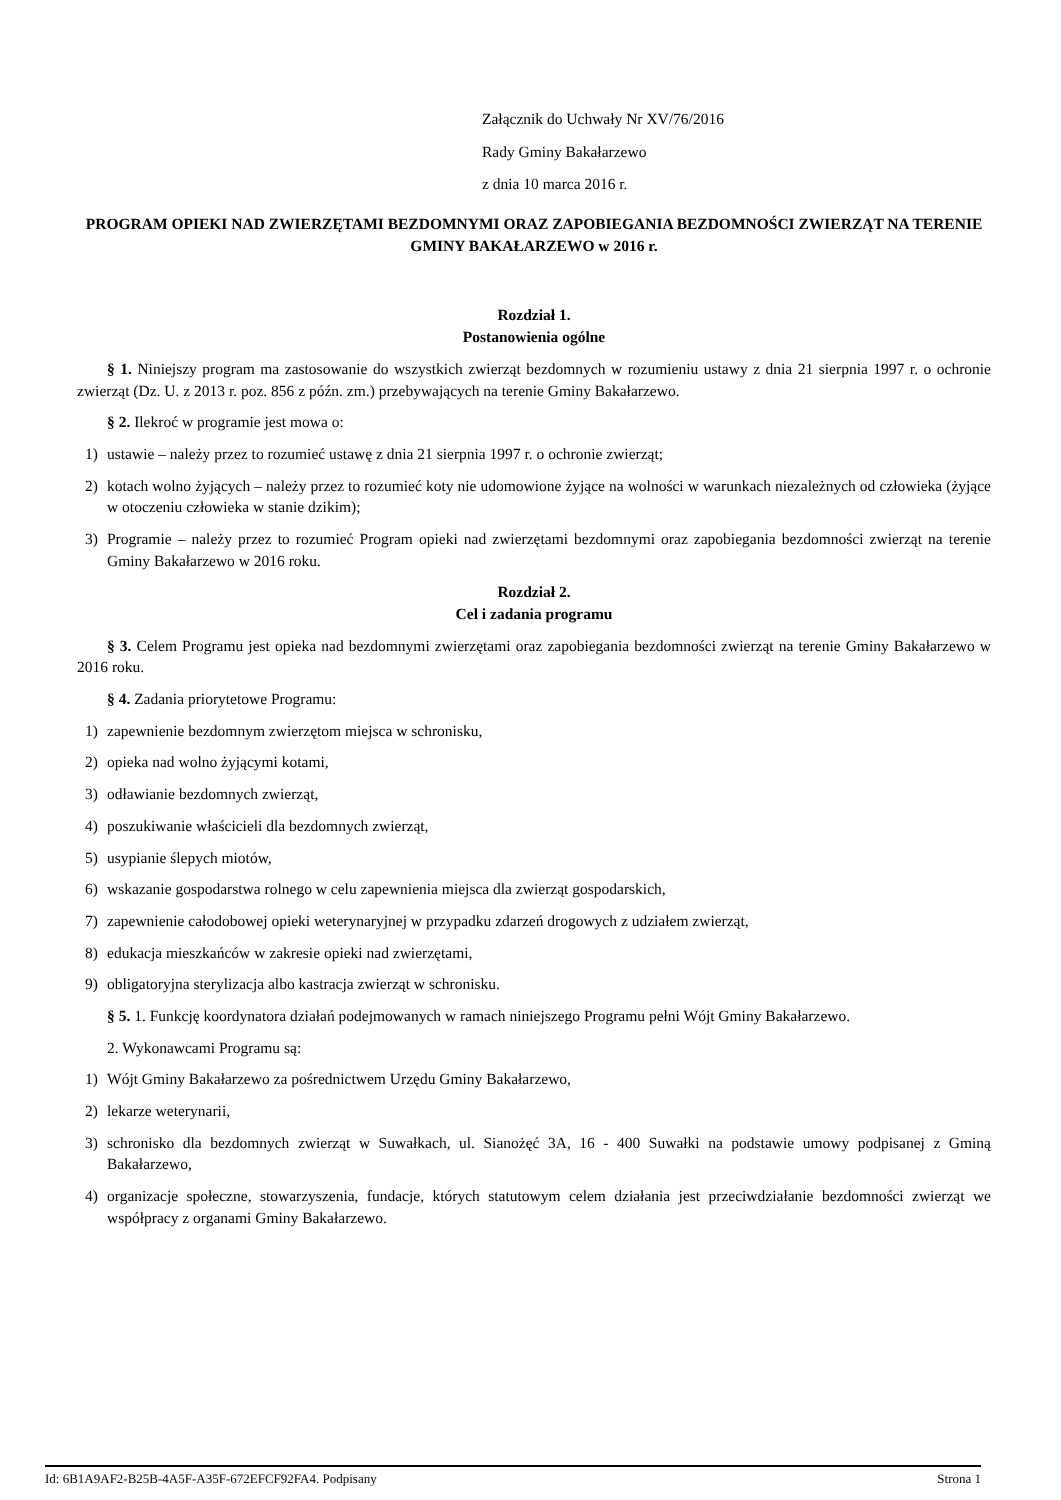Załącznik do Uchwały Nr XV/76/2016
Rady Gminy Bakałarzewo
z dnia 10 marca 2016 r.
PROGRAM OPIEKI NAD ZWIERZĘTAMI BEZDOMNYMI ORAZ ZAPOBIEGANIA BEZDOMNOŚCI ZWIERZĄT NA TERENIE GMINY BAKAŁARZEWO w 2016 r.
Rozdział 1.
Postanowienia ogólne
§ 1. Niniejszy program ma zastosowanie do wszystkich zwierząt bezdomnych w rozumieniu ustawy z dnia 21 sierpnia 1997 r. o ochronie zwierząt (Dz. U. z 2013 r. poz. 856 z późn. zm.) przebywających na terenie Gminy Bakałarzewo.
§ 2. Ilekroć w programie jest mowa o:
1) ustawie – należy przez to rozumieć ustawę z dnia 21 sierpnia 1997 r. o ochronie zwierząt;
2) kotach wolno żyjących – należy przez to rozumieć koty nie udomowione żyjące na wolności w warunkach niezależnych od człowieka (żyjące w otoczeniu człowieka w stanie dzikim);
3) Programie – należy przez to rozumieć Program opieki nad zwierzętami bezdomnymi oraz zapobiegania bezdomności zwierząt na terenie Gminy Bakałarzewo w 2016 roku.
Rozdział 2.
Cel i zadania programu
§ 3. Celem Programu jest opieka nad bezdomnymi zwierzętami oraz zapobiegania bezdomności zwierząt na terenie Gminy Bakałarzewo w 2016 roku.
§ 4. Zadania priorytetowe Programu:
1) zapewnienie bezdomnym zwierzętom miejsca w schronisku,
2) opieka nad wolno żyjącymi kotami,
3) odławianie bezdomnych zwierząt,
4) poszukiwanie właścicieli dla bezdomnych zwierząt,
5) usypianie ślepych miotów,
6) wskazanie gospodarstwa rolnego w celu zapewnienia miejsca dla zwierząt gospodarskich,
7) zapewnienie całodobowej opieki weterynaryjnej w przypadku zdarzeń drogowych z udziałem zwierząt,
8) edukacja mieszkańców w zakresie opieki nad zwierzętami,
9) obligatoryjna sterylizacja albo kastracja zwierząt w schronisku.
§ 5. 1. Funkcję koordynatora działań podejmowanych w ramach niniejszego Programu pełni Wójt Gminy Bakałarzewo.
2. Wykonawcami Programu są:
1) Wójt Gminy Bakałarzewo za pośrednictwem Urzędu Gminy Bakałarzewo,
2) lekarze weterynarii,
3) schronisko dla bezdomnych zwierząt w Suwałkach, ul. Sianożęć 3A, 16 - 400 Suwałki na podstawie umowy podpisanej z Gminą Bakałarzewo,
4) organizacje społeczne, stowarzyszenia, fundacje, których statutowym celem działania jest przeciwdziałanie bezdomności zwierząt we współpracy z organami Gminy Bakałarzewo.
Id: 6B1A9AF2-B25B-4A5F-A35F-672EFCF92FA4. Podpisany Strona 1